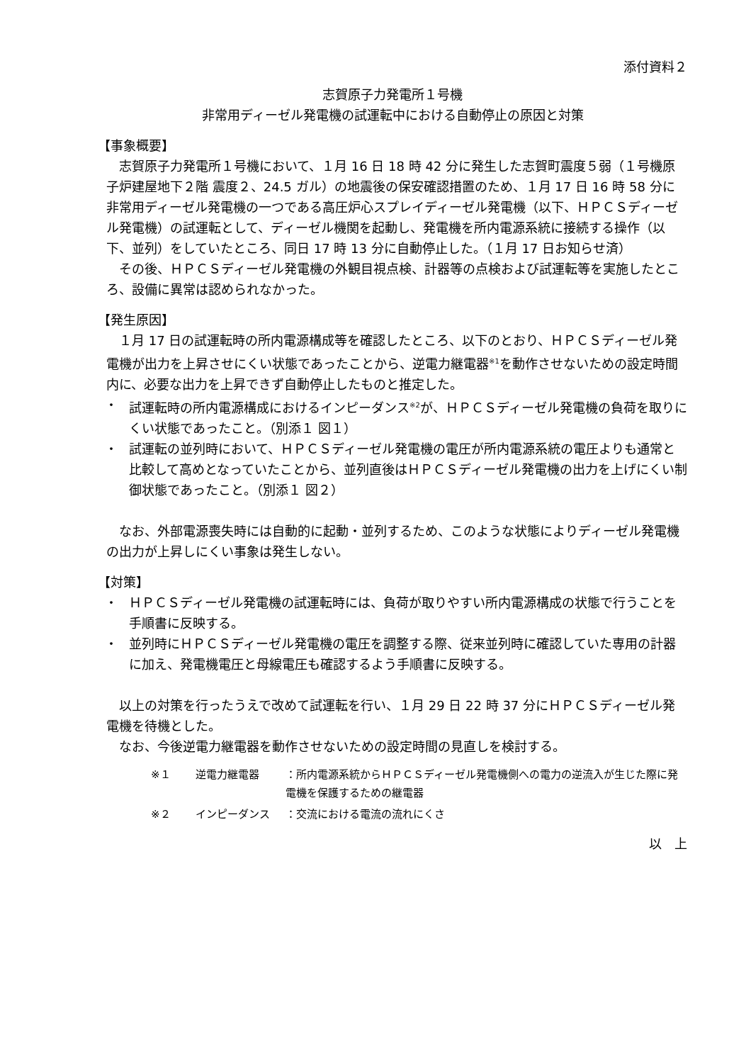添付資料２
志賀原子力発電所１号機
非常用ディーゼル発電機の試運転中における自動停止の原因と対策
【事象概要】
　志賀原子力発電所１号機において、１月 16 日 18 時 42 分に発生した志賀町震度５弱（１号機原子炉建屋地下２階 震度２、24.5 ガル）の地震後の保安確認措置のため、１月 17 日 16 時 58 分に非常用ディーゼル発電機の一つである高圧炉心スプレイディーゼル発電機（以下、ＨＰＣＳディーゼル発電機）の試運転として、ディーゼル機関を起動し、発電機を所内電源系統に接続する操作（以下、並列）をしていたところ、同日 17 時 13 分に自動停止した。（１月 17 日お知らせ済）
　その後、ＨＰＣＳディーゼル発電機の外観目視点検、計器等の点検および試運転等を実施したところ、設備に異常は認められなかった。
【発生原因】
　１月 17 日の試運転時の所内電源構成等を確認したところ、以下のとおり、ＨＰＣＳディーゼル発電機が出力を上昇させにくい状態であったことから、逆電力継電器<sup>※1</sup>を動作させないための設定時間内に、必要な出力を上昇できず自動停止したものと推定した。
・ 試運転時の所内電源構成におけるインピーダンス<sup>※2</sup>が、ＨＰＣＳディーゼル発電機の負荷を取りにくい状態であったこと。（別添１ 図１）
・ 試運転の並列時において、ＨＰＣＳディーゼル発電機の電圧が所内電源系統の電圧よりも通常と比較して高めとなっていたことから、並列直後はＨＰＣＳディーゼル発電機の出力を上げにくい制御状態であったこと。（別添１ 図２）
　なお、外部電源喪失時には自動的に起動・並列するため、このような状態によりディーゼル発電機の出力が上昇しにくい事象は発生しない。
【対策】
・ ＨＰＣＳディーゼル発電機の試運転時には、負荷が取りやすい所内電源構成の状態で行うことを手順書に反映する。
・ 並列時にＨＰＣＳディーゼル発電機の電圧を調整する際、従来並列時に確認していた専用の計器に加え、発電機電圧と母線電圧も確認するよう手順書に反映する。
　以上の対策を行ったうえで改めて試運転を行い、１月 29 日 22 時 37 分にＨＰＣＳディーゼル発電機を待機とした。
　なお、今後逆電力継電器を動作させないための設定時間の見直しを検討する。
※１ 逆電力継電器 ：所内電源系統からＨＰＣＳディーゼル発電機側への電力の逆流入が生じた際に発電機を保護するための継電器
※２ インピーダンス ：交流における電流の流れにくさ
以　上